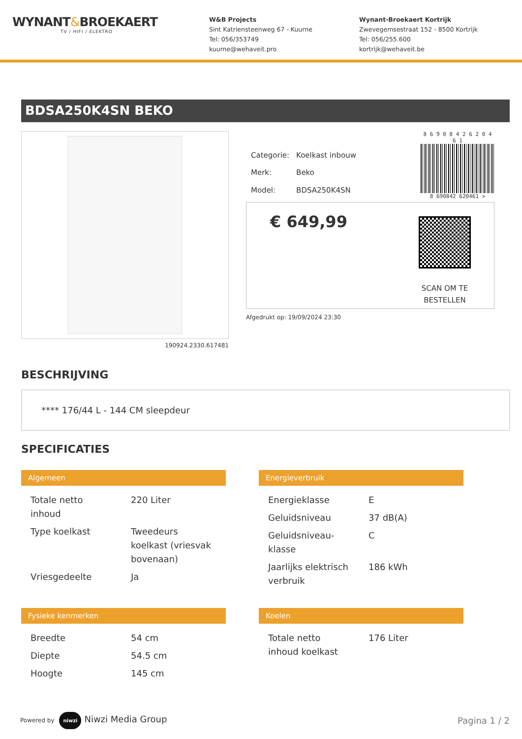WYNANT&BROEKAERT
TV / HIFI / ELEKTRO
W&B Projects
Sint Katriensteenweg 67 - Kuurne
Tel: 056/353749
kuurne@wehaveit.pro
Wynant-Broekaert Kortrijk
Zwevegemsestraat 152 - 8500 Kortrijk
Tel: 056/255.600
kortrijk@wehaveit.be
BDSA250K4SN BEKO
190924.2330.617481
| Categorie: | Koelkast inbouw |
| Merk: | Beko |
| Model: | BDSA250K4SN |
8 6 9 0 8 4 2 6 2 0 4 6 1
8 690842 620461 >
€ 649,99
SCAN OM TE
BESTELLEN
Afgedrukt op: 19/09/2024 23:30
BESCHRIJVING
**** 176/44 L - 144 CM sleepdeur
SPECIFICATIES
Algemeen
| Totale netto inhoud | 220 Liter |
| Type koelkast | Tweedeurs koelkast (vriesvak bovenaan) |
| Vriesgedeelte | Ja |
Energieverbruik
| Energieklasse | E |
| Geluidsniveau | 37 dB(A) |
| Geluidsniveau-klasse | C |
| Jaarlijks elektrisch verbruik | 186 kWh |
Fysieke kenmerken
| Breedte | 54 cm |
| Diepte | 54.5 cm |
| Hoogte | 145 cm |
Koelen
| Totale netto inhoud koelkast | 176 Liter |
Powered by niwzi Niwzi Media Group
Pagina 1 / 2